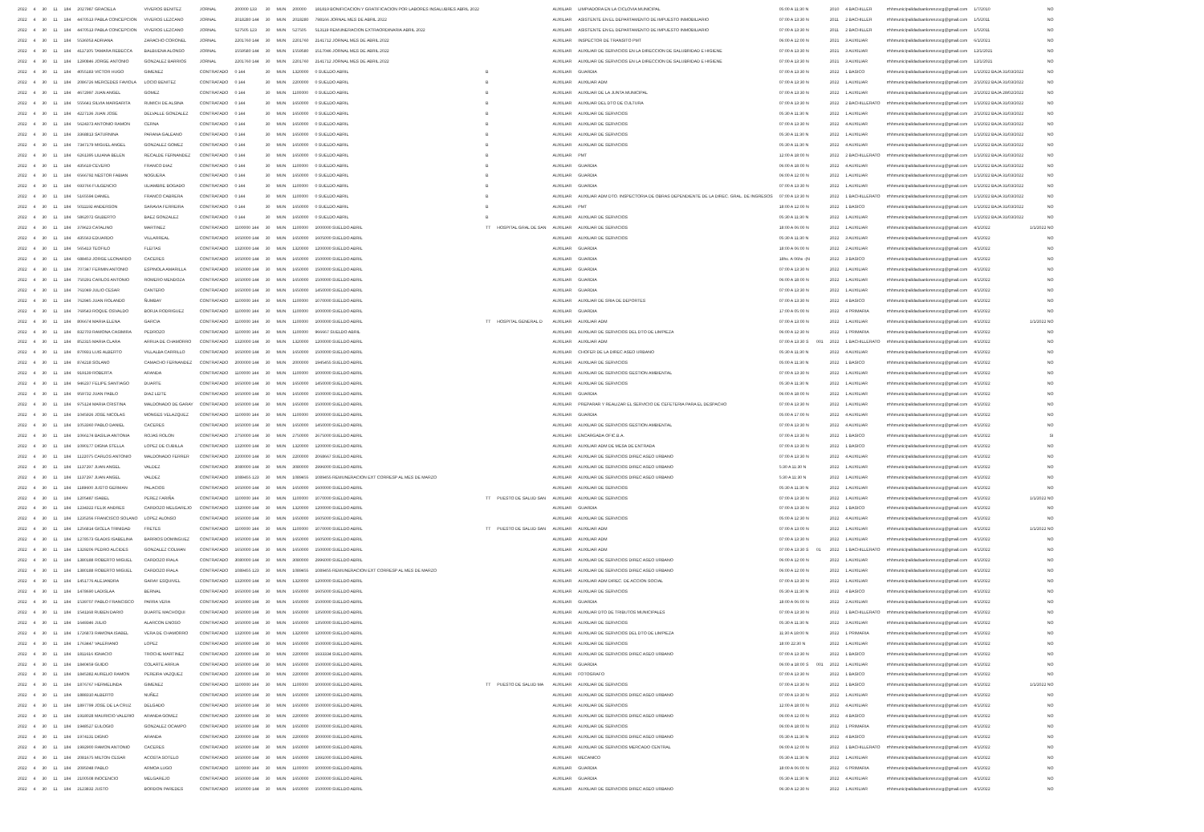| 2022 | 4 | 30 | 11 | 184 | 2027987 GRACIELA | VIVEROS BENITEZ | JORNAL | 200000 133 | 30 | MUN | 200000 | 181819 BONIFICACION Y GRATIFICACION POR LABORES INSALUBRES ABRIL 2022 | | | AUXILIAR | LIMPIADORA EN LA CICLOVIA MUNICIPAL | 05:00 A 11:30 N | | 2010 | 4 BACHILLER | rrhhmunicipalidadsanlorenzocg@gmail.com | 1/7/2010 | NO |
| 2022 | 4 | 30 | 11 | 184 | 4470513 PABLA CONCEPCION | VIVEROS LEZCANO | JORNAL | 2018280 144 | 30 | MUN | 2018280 | 798166 JORNAL MES DE ABRIL 2022 | | | AUXILIAR | ASISTENTE EN EL DEPARTAMENTO DE IMPUESTO INMOBILIARIO | 07:00 A 13:30 N | | 2011 | 2 BACHILLER | rrhhmunicipalidadsanlorenzocg@gmail.com | 1/5/2011 | NO |
| 2022 | 4 | 30 | 11 | 184 | 4470513 PABLA CONCEPCION | VIVEROS LEZCANO | JORNAL | 527505 123 | 30 | MUN | 527505 | 513119 REMUNERACION EXTRAORDINARIA ABRIL 2022 | | | AUXILIAR | ASISTENTE EN EL DEPARTAMENTO DE IMPUESTO INMOBILIARIO | 07:00 A 13:30 N | | 2011 | 2 BACHILLER | rrhhmunicipalidadsanlorenzocg@gmail.com | 1/5/2011 | NO |
| 2022 | 4 | 30 | 11 | 184 | 5536053 ADRIANA | ZARACHO CORONEL | JORNAL | 2201760 144 | 30 | MUN | 2201760 | 2141712 JORNAL MES DE ABRIL 2022 | | | AUXILIAR | INSPECTOR DE TRANSITO PMT | 06:00 A 12:00 N | | 2021 | 3 AUXILIAR | rrhhmunicipalidadsanlorenzocg@gmail.com | 6/1/2021 | NO |
| 2022 | 4 | 30 | 11 | 184 | 4117105 TAMARA REBECCA | BALBUENA ALONSO | JORNAL | 1559580 144 | 30 | MUN | 1559580 | 1517046 JORNAL MES DE ABRIL 2022 | | | AUXILIAR | AUXILIAR DE SERVICIOS EN LA DIRECCION DE SALUBRIDAD E HIGIENE | 07:00 A 13:30 N | | 2021 | 3 AUXILIAR | rrhhmunicipalidadsanlorenzocg@gmail.com | 12/1/2021 | NO |
| 2022 | 4 | 30 | 11 | 184 | 1290846 JORGE ANTONIO | GONZALEZ BARRIOS | JORNAL | 2201760 144 | 30 | MUN | 2201760 | 2141712 JORNAL MES DE ABRIL 2022 | | | AUXILIAR | AUXILIAR DE SERVICIOS EN LA DIRECCION DE SALUBRIDAD E HIGIENE | 07:00 A 13:30 N | | 2021 | 3 AUXILIAR | rrhhmunicipalidadsanlorenzocg@gmail.com | 12/1/2021 | NO |
| 2022 | 4 | 30 | 11 | 184 | 4055183 VICTOR HUGO | GIMENEZ | CONTRATADO | 0 144 | 30 | MUN | 1320000 | 0 SUELDO ABRIL | B | | AUXILIAR | GUARDIA | 07:00 A 13:30 N | | 2022 | 1 BASICO | rrhhmunicipalidadsanlorenzocg@gmail.com | 1/1/2022 BAJA 31/03/2022 | NO |
| 2022 | 4 | 30 | 11 | 184 | 2086726 MERCEDES FAVIOLA | LOCIO BENITEZ | CONTRATADO | 0 144 | 30 | MUN | 2200000 | 0 SUELDO ABRIL | B | | AUXILIAR | AUXILIAR ADM | 07:00 A 13:30 N | | 2022 | 1 AUXILIAR | rrhhmunicipalidadsanlorenzocg@gmail.com | 2/1/2022 BAJA 31/03/2022 | NO |
| 2022 | 4 | 30 | 11 | 184 | 4672997 JUAN ANGEL | GOMEZ | CONTRATADO | 0 144 | 30 | MUN | 1100000 | 0 SUELDO ABRIL | B | | AUXILIAR | AUXILIAR DE LA JUNTA MUNICIPAL | 07:00 A 13:30 N | | 2022 | 1 AUXILIAR | rrhhmunicipalidadsanlorenzocg@gmail.com | 2/1/2022 BAJA 28/02/2022 | NO |
| 2022 | 4 | 30 | 11 | 184 | 555641 SILVIA MARGARITA | RUMICH DE ALSINA | CONTRATADO | 0 144 | 30 | MUN | 1650000 | 0 SUELDO ABRIL | B | | AUXILIAR | AUXILIAR DEL DTO DE CULTURA | 07:00 A 13:30 N | | 2022 | 2 BACHILLERATO | rrhhmunicipalidadsanlorenzocg@gmail.com | 1/1/2022 BAJA 31/03/2022 | NO |
| 2022 | 4 | 30 | 11 | 184 | 4227136 JUAN JOSE | DELVALLE GONZALEZ | CONTRATADO | 0 144 | 30 | MUN | 1650000 | 0 SUELDO ABRIL | B | | AUXILIAR | AUXILIAR DE SERVICIOS | 05:30 A 11:30 N | | 2022 | 1 AUXILIAR | rrhhmunicipalidadsanlorenzocg@gmail.com | 2/1/2022 BAJA 31/03/2022 | NO |
| 2022 | 4 | 30 | 11 | 184 | 5624373 ANTONIO RAMON | CERNA | CONTRATADO | 0 144 | 30 | MUN | 1650000 | 0 SUELDO ABRIL | B | | AUXILIAR | AUXILIAR DE SERVICIOS | 07:00 A 13:30 N | | 2022 | 4 AUXILIAR | rrhhmunicipalidadsanlorenzocg@gmail.com | 1/1/2022 BAJA 31/03/2022 | NO |
| 2022 | 4 | 30 | 11 | 184 | 3368813 SATURNINA | PARANA GALEANO | CONTRATADO | 0 144 | 30 | MUN | 1650000 | 0 SUELDO ABRIL | B | | AUXILIAR | AUXILIAR DE SERVICIOS | 05:30 A 11:30 N | | 2022 | 1 AUXILIAR | rrhhmunicipalidadsanlorenzocg@gmail.com | 1/1/2022 BAJA 31/03/2022 | NO |
| 2022 | 4 | 30 | 11 | 184 | 7347179 MIGUEL ANGEL | GONZALEZ GOMEZ | CONTRATADO | 0 144 | 30 | MUN | 1650000 | 0 SUELDO ABRIL | B | | AUXILIAR | AUXILIAR DE SERVICIOS | 05:30 A 11:30 N | | 2022 | 4 AUXILIAR | rrhhmunicipalidadsanlorenzocg@gmail.com | 1/1/2022 BAJA 31/03/2022 | NO |
| 2022 | 4 | 30 | 11 | 184 | 6261395 LILIANA BELEN | RECALDE FERNANDEZ | CONTRATADO | 0 144 | 30 | MUN | 1650000 | 0 SUELDO ABRIL | B | | AUXILIAR | PMT | 12:00 A 18:00 N | | 2022 | 2 BACHILLERATO | rrhhmunicipalidadsanlorenzocg@gmail.com | 1/1/2022 BAJA 31/03/2022 | NO |
| 2022 | 4 | 30 | 11 | 184 | 435619 CEVERO | FRANCO DIAZ | CONTRATADO | 0 144 | 30 | MUN | 1100000 | 0 SUELDO ABRIL | B | | AUXILIAR | GUARDIA | 06:00 A 18:00 N | | 2022 | 4 AUXILIAR | rrhhmunicipalidadsanlorenzocg@gmail.com | 1/1/2022 BAJA 31/03/2022 | NO |
| 2022 | 4 | 30 | 11 | 184 | 6566792 NESTOR FABIAN | NOGUERA | CONTRATADO | 0 144 | 30 | MUN | 1650000 | 0 SUELDO ABRIL | B | | AUXILIAR | GUARDIA | 06:00 A 12:00 N | | 2022 | 1 AUXILIAR | rrhhmunicipalidadsanlorenzocg@gmail.com | 1/1/2022 BAJA 31/03/2022 | NO |
| 2022 | 4 | 30 | 11 | 184 | 693766 FULGENCIO | ULIAMBRE BOGADO | CONTRATADO | 0 144 | 30 | MUN | 1100000 | 0 SUELDO ABRIL | B | | AUXILIAR | GUARDIA | 07:00 A 13:30 N | | 2022 | 1 AUXILIAR | rrhhmunicipalidadsanlorenzocg@gmail.com | 1/1/2022 BAJA 31/03/2022 | NO |
| 2022 | 4 | 30 | 11 | 184 | 5165594 DANIEL | FRANCO CABRERA | CONTRATADO | 0 144 | 30 | MUN | 1100000 | 0 SUELDO ABRIL | B | | AUXILIAR | AUXILIAR ADM DTO. INSPECTORIA DE OBRAS DEPENDIENTE DE LA DIREC. GRAL. DE INGRESOS | 07:00 A 13:30 N | | 2022 | 1 BACHILLERATO | rrhhmunicipalidadsanlorenzocg@gmail.com | 1/1/2022 BAJA 31/03/2022 | NO |
| 2022 | 4 | 30 | 11 | 184 | 5011192 ANDERSON | SARAVIA FERREIRA | CONTRATADO | 0 144 | 30 | MUN | 1650000 | 0 SUELDO ABRIL | B | | AUXILIAR | PMT | 18:00 A 12:00 N | | 2022 | 1 BASICO | rrhhmunicipalidadsanlorenzocg@gmail.com | 1/1/2022 BAJA 31/03/2022 | NO |
| 2022 | 4 | 30 | 11 | 184 | 5862072 GILBERTO | BAEZ GONZALEZ | CONTRATADO | 0 144 | 30 | MUN | 1650000 | 0 SUELDO ABRIL | B | | AUXILIAR | AUXILIAR DE SERVICIOS | 05:30 A 11:30 N | | 2022 | 1 AUXILIAR | rrhhmunicipalidadsanlorenzocg@gmail.com | 1/1/2022 BAJA 31/03/2022 | NO |
| 2022 | 4 | 30 | 11 | 184 | 379623 CATALINO | MARTINEZ | CONTRATADO | 1100000 144 | 30 | MUN | 1100000 | 1000000 SUELDO ABRIL | TT | HOSPITAL GRAL DE SAN | AUXILIAR | AUXILIAR DE SERVICIOS | 18:00 A 06:00 N | | 2022 | 1 AUXILIAR | rrhhmunicipalidadsanlorenzocg@gmail.com | 4/1/2022 | 1/1/2022 NO |
| 2022 | 4 | 30 | 11 | 184 | 435563 EDUARDO | VILLARREAL | CONTRATADO | 1650000 144 | 30 | MUN | 1650000 | 1605000 SUELDO ABRIL | | | AUXILIAR | AUXILIAR DE SERVICIOS | 05:30 A 11:30 N | | 2022 | 3 AUXILIAR | rrhhmunicipalidadsanlorenzocg@gmail.com | 4/1/2022 | NO |
| 2022 | 4 | 30 | 11 | 184 | 565413 TEOFILO | FLEITAS | CONTRATADO | 1320000 144 | 30 | MUN | 1320000 | 1200000 SUELDO ABRIL | | | AUXILIAR | GUARDIA | 18:00 A 06:00 N | | 2022 | 2 AUXILIAR | rrhhmunicipalidadsanlorenzocg@gmail.com | 4/1/2022 | NO |
| 2022 | 4 | 30 | 11 | 184 | 688453 JORGE LEONARDO | CACERES | CONTRATADO | 1650000 144 | 30 | MUN | 1650000 | 1500000 SUELDO ABRIL | | | AUXILIAR | GUARDIA | 18hs. A 06hs -(N | | 2022 | 3 BASICO | rrhhmunicipalidadsanlorenzocg@gmail.com | 4/1/2022 | NO |
| 2022 | 4 | 30 | 11 | 184 | 707347 FERMIN ANTONIO | ESPINOLA AMARILLA | CONTRATADO | 1650000 144 | 30 | MUN | 1650000 | 1500000 SUELDO ABRIL | | | AUXILIAR | GUARDIA | 07:00 A 13:30 N | | 2022 | 1 AUXILIAR | rrhhmunicipalidadsanlorenzocg@gmail.com | 4/1/2022 | NO |
| 2022 | 4 | 30 | 11 | 184 | 750291 CARLOS ANTONIO | ROMERO MENDOZA | CONTRATADO | 1650000 144 | 30 | MUN | 1650000 | 1500000 SUELDO ABRIL | | | AUXILIAR | GUARDIA | 06:00 A 18:00 N | | 2022 | 1 AUXILIAR | rrhhmunicipalidadsanlorenzocg@gmail.com | 4/1/2022 | NO |
| 2022 | 4 | 30 | 11 | 184 | 761049 JULIO CESAR | CANTERO | CONTRATADO | 1650000 144 | 30 | MUN | 1650000 | 1450000 SUELDO ABRIL | | | AUXILIAR | GUARDIA | 07:00 A 13:30 N | | 2022 | 1 AUXILIAR | rrhhmunicipalidadsanlorenzocg@gmail.com | 4/1/2022 | NO |
| 2022 | 4 | 30 | 11 | 184 | 762945 JUAN ROLANDO | ÑUMBAY | CONTRATADO | 1100000 144 | 30 | MUN | 1100000 | 1070000 SUELDO ABRIL | | | AUXILIAR | AUXILIAR DE SRIA DE DEPORTES | 07:00 A 13:30 N | | 2022 | 4 BASICO | rrhhmunicipalidadsanlorenzocg@gmail.com | 4/1/2022 | NO |
| 2022 | 4 | 30 | 11 | 184 | 769543 ROQUE OSVALDO | BORJA RODRIGUEZ | CONTRATADO | 1100000 144 | 30 | MUN | 1100000 | 1000000 SUELDO ABRIL | | | AUXILIAR | GUARDIA | 17:00 A 05:00 N | | 2022 | 4 PRIMARIA | rrhhmunicipalidadsanlorenzocg@gmail.com | 4/1/2022 | NO |
| 2022 | 4 | 30 | 11 | 184 | 806674 MARIA ELENA | GARCIA | CONTRATADO | 1100000 144 | 30 | MUN | 1100000 | 1000000 SUELDO ABRIL | TT | HOSPITAL GENERAL D | AUXILIAR | AUXILIAR ADM | 07:00 A 13:00 N | | 2022 | 1 AUXILIAR | rrhhmunicipalidadsanlorenzocg@gmail.com | 4/1/2022 | 1/1/2022 NO |
| 2022 | 4 | 30 | 11 | 184 | 832703 RAMONA CASIMIRA | PEDROZO | CONTRATADO | 1100000 144 | 30 | MUN | 1100000 | 966667 SUELDO ABRIL | | | AUXILIAR | AUXILIAR DE SERVICIOS DEL DTO DE LIMPIEZA | 06:00 A 12:30 N | | 2022 | 1 PRIMARIA | rrhhmunicipalidadsanlorenzocg@gmail.com | 4/1/2022 | NO |
| 2022 | 4 | 30 | 11 | 184 | 852315 MARIA CLARA | ARRUA DE CHAMORRO | CONTRATADO | 1320000 144 | 30 | MUN | 1320000 | 1200000 SUELDO ABRIL | | | AUXILIAR | AUXILIAR ADM | 07:00 A 13:30 S | 001 | 2022 | 1 BACHILLERATO | rrhhmunicipalidadsanlorenzocg@gmail.com | 4/1/2022 | NO |
| 2022 | 4 | 30 | 11 | 184 | 870931 LUIS ALBERTO | VILLALBA CARRILLO | CONTRATADO | 1650000 144 | 30 | MUN | 1650000 | 1500000 SUELDO ABRIL | | | AUXILIAR | CHOFER DE LA DIREC ASEO URBANO | 05:30 A 11:30 N | | 2022 | 4 AUXILIAR | rrhhmunicipalidadsanlorenzocg@gmail.com | 4/1/2022 | NO |
| 2022 | 4 | 30 | 11 | 184 | 874218 SOLANO | CAMACHO FERNANDEZ | CONTRATADO | 2000000 144 | 30 | MUN | 2000000 | 1945455 SUELDO ABRIL | | | AUXILIAR | AUXILIAR DE SERVICIOS | 05:00 A 11:30 N | | 2022 | 1 BASICO | rrhhmunicipalidadsanlorenzocg@gmail.com | 4/1/2022 | NO |
| 2022 | 4 | 30 | 11 | 184 | 919139 ROBERTA | ARANDA | CONTRATADO | 1100000 144 | 30 | MUN | 1100000 | 1000000 SUELDO ABRIL | | | AUXILIAR | AUXILIAR DE SERVICIOS GESTION AMBIENTAL | 07:00 A 13:30 N | | 2022 | 1 AUXILIAR | rrhhmunicipalidadsanlorenzocg@gmail.com | 4/1/2022 | NO |
| 2022 | 4 | 30 | 11 | 184 | 946237 FELIPE SANTIAGO | DUARTE | CONTRATADO | 1650000 144 | 30 | MUN | 1650000 | 1450000 SUELDO ABRIL | | | AUXILIAR | AUXILIAR DE SERVICIOS | 05:30 A 11:30 N | | 2022 | 1 AUXILIAR | rrhhmunicipalidadsanlorenzocg@gmail.com | 4/1/2022 | NO |
| 2022 | 4 | 30 | 11 | 184 | 959732 JUAN PABLO | DIAZ LEITE | CONTRATADO | 1650000 144 | 30 | MUN | 1650000 | 1500000 SUELDO ABRIL | | | AUXILIAR | GUARDIA | 06:00 A 18:00 N | | 2022 | 1 AUXILIAR | rrhhmunicipalidadsanlorenzocg@gmail.com | 4/1/2022 | NO |
| 2022 | 4 | 30 | 11 | 184 | 975124 MARIA CRISTINA | MALDONADO DE GARAY | CONTRATADO | 1650000 144 | 30 | MUN | 1650000 | 1500000 SUELDO ABRIL | | | AUXILIAR | PREPARAR Y REALIZAR EL SERVICIO DE CEFETERIA PARA EL DESPACHO | 07:00 A 13:30 N | | 2022 | 1 AUXILIAR | rrhhmunicipalidadsanlorenzocg@gmail.com | 4/1/2022 | NO |
| 2022 | 4 | 30 | 11 | 184 | 1045926 JOSE NICOLAS | MONGES VELAZQUEZ | CONTRATADO | 1100000 144 | 30 | MUN | 1100000 | 1000000 SUELDO ABRIL | | | AUXILIAR | GUARDIA | 05:00 A 17:00 N | | 2022 | 4 AUXILIAR | rrhhmunicipalidadsanlorenzocg@gmail.com | 4/1/2022 | NO |
| 2022 | 4 | 30 | 11 | 184 | 1053360 PABLO DANIEL | CACERES | CONTRATADO | 1650000 144 | 30 | MUN | 1650000 | 1450000 SUELDO ABRIL | | | AUXILIAR | AUXILIAR DE SERVICIOS GESTION AMBIENTAL | 07:00 A 13:30 N | | 2022 | 4 AUXILIAR | rrhhmunicipalidadsanlorenzocg@gmail.com | 4/1/2022 | NO |
| 2022 | 4 | 30 | 11 | 184 | 1066174 BASILIA ANTONIA | ROJAS ROLON | CONTRATADO | 2750000 144 | 30 | MUN | 2750000 | 2675000 SUELDO ABRIL | | | AUXILIAR | ENCARGADA OFIC.B.A. | 07:00 A 13:30 N | | 2022 | 1 BASICO | rrhhmunicipalidadsanlorenzocg@gmail.com | 4/1/2022 | SI |
| 2022 | 4 | 30 | 11 | 184 | 1090177 DIGNA STELLA | LOPEZ DE CUBILLA | CONTRATADO | 1320000 144 | 30 | MUN | 1320000 | 1200000 SUELDO ABRIL | | | AUXILIAR | AUXILIAR ADM DE MESA DE ENTRADA | 07:00 A 13:30 N | | 2022 | 1 BASICO | rrhhmunicipalidadsanlorenzocg@gmail.com | 4/1/2022 | NO |
| 2022 | 4 | 30 | 11 | 184 | 1122075 CARLOS ANTONIO | MALDONADO FERRER | CONTRATADO | 2200000 144 | 30 | MUN | 2200000 | 2068667 SUELDO ABRIL | | | AUXILIAR | AUXILIAR DE SERVICIOS DIREC ASEO URBANO | 07:00 A 13:30 N | | 2022 | 4 AUXILIAR | rrhhmunicipalidadsanlorenzocg@gmail.com | 4/1/2022 | NO |
| 2022 | 4 | 30 | 11 | 184 | 1137297 JUAN ANGEL | VALDEZ | CONTRATADO | 3080000 144 | 30 | MUN | 3080000 | 2996000 SUELDO ABRIL | | | AUXILIAR | AUXILIAR DE SERVICIOS DIREC ASEO URBANO | 5:30 A 11:30 N | | 2022 | 1 AUXILIAR | rrhhmunicipalidadsanlorenzocg@gmail.com | 4/1/2022 | NO |
| 2022 | 4 | 30 | 11 | 184 | 1137297 JUAN ANGEL | VALDEZ | CONTRATADO | 1089455 123 | 30 | MUN | 1089455 | 1089455 REMUNERACION EXT CORRESP AL MES DE MARZO | | | AUXILIAR | AUXILIAR DE SERVICIOS DIREC ASEO URBANO | 5:30 A 11:30 N | | 2022 | 1 AUXILIAR | rrhhmunicipalidadsanlorenzocg@gmail.com | 4/1/2022 | NO |
| 2022 | 4 | 30 | 11 | 184 | 1189600 JUSTO GERMAN | PALACIOS | CONTRATADO | 1650000 144 | 30 | MUN | 1650000 | 1600000 SUELDO ABRIL | | | AUXILIAR | AUXILIAR DE SERVICIOS | 05:30 A 11:30 N | | 2022 | 1 AUXILIAR | rrhhmunicipalidadsanlorenzocg@gmail.com | 4/1/2022 | NO |
| 2022 | 4 | 30 | 11 | 184 | 1205487 ISABEL | PEREZ FARIÑA | CONTRATADO | 1100000 144 | 30 | MUN | 1100000 | 1070000 SUELDO ABRIL | TT | PUESTO DE SALUD SAN | AUXILIAR | AUXILIAR DE SERVICIOS | 07:00 A 13:30 N | | 2022 | 1 AUXILIAR | rrhhmunicipalidadsanlorenzocg@gmail.com | 4/1/2022 | 1/1/2022 NO |
| 2022 | 4 | 30 | 11 | 184 | 1234322 FELIX ANDRES | CARDOZO MELGAREJO | CONTRATADO | 1320000 144 | 30 | MUN | 1320000 | 1200000 SUELDO ABRIL | | | AUXILIAR | GUARDIA | 07:00 A 13:30 N | | 2022 | 1 BASICO | rrhhmunicipalidadsanlorenzocg@gmail.com | 4/1/2022 | NO |
| 2022 | 4 | 30 | 11 | 184 | 1235356 FRANCISCO SOLANO | LOPEZ ALONSO | CONTRATADO | 1650000 144 | 30 | MUN | 1650000 | 1605000 SUELDO ABRIL | | | AUXILIAR | AUXILIAR DE SERVICIOS | 05:00 A 12:30 N | | 2022 | 4 AUXILIAR | rrhhmunicipalidadsanlorenzocg@gmail.com | 4/1/2022 | NO |
| 2022 | 4 | 30 | 11 | 184 | 1256814 GICELA TRINIDAD | FRETES | CONTRATADO | 1100000 144 | 30 | MUN | 1100000 | 1070000 SUELDO ABRIL | TT | PUESTO DE SALUD SAN | AUXILIAR | AUXILIAR ADM | 07:00 A 13:00 N | | 2022 | 1 AUXILIAR | rrhhmunicipalidadsanlorenzocg@gmail.com | 4/1/2022 | 1/1/2022 NO |
| 2022 | 4 | 30 | 11 | 184 | 1278573 GLADIS ISABELINA | BARRIOS DOMINGUEZ | CONTRATADO | 1650000 144 | 30 | MUN | 1650000 | 1605000 SUELDO ABRIL | | | AUXILIAR | AUXILIAR ADM | 07:00 A 13:30 N | | 2022 | 1 AUXILIAR | rrhhmunicipalidadsanlorenzocg@gmail.com | 4/1/2022 | NO |
| 2022 | 4 | 30 | 11 | 184 | 1329206 PEDRO ALCIDES | GONZALEZ COLMAN | CONTRATADO | 1650000 144 | 30 | MUN | 1650000 | 1500000 SUELDO ABRIL | | | AUXILIAR | AUXILIAR ADM | 07:00 A 13:30 S | 01 | 2022 | 1 BACHILLERATO | rrhhmunicipalidadsanlorenzocg@gmail.com | 4/1/2022 | NO |
| 2022 | 4 | 30 | 11 | 184 | 1380188 ROBERTO MIGUEL | CARDOZO IRALA | CONTRATADO | 3080000 144 | 30 | MUN | 3080000 | 2996000 SUELDO ABRIL | | | AUXILIAR | AUXILIAR DE SERVICIOS DIREC ASEO URBANO | 06:00 A 12:00 N | | 2022 | 1 AUXILIAR | rrhhmunicipalidadsanlorenzocg@gmail.com | 4/1/2022 | NO |
| 2022 | 4 | 30 | 11 | 184 | 1380188 ROBERTO MIGUEL | CARDOZO IRALA | CONTRATADO | 1089455 123 | 30 | MUN | 1089455 | 1089455 REMUNERACION EXT CORRESP AL MES DE MARZO | | | AUXILIAR | AUXILIAR DE SERVICIOS DIREC ASEO URBANO | 06:00 A 12:00 N | | 2022 | 1 AUXILIAR | rrhhmunicipalidadsanlorenzocg@gmail.com | 4/1/2022 | NO |
| 2022 | 4 | 30 | 11 | 184 | 1451776 ALEJANDRA | GARAY ESQUIVEL | CONTRATADO | 1320000 144 | 30 | MUN | 1320000 | 1200000 SUELDO ABRIL | | | AUXILIAR | AUXILIAR ADM DIREC. DE ACCION SOCIAL | 07:00 A 13:30 N | | 2022 | 1 AUXILIAR | rrhhmunicipalidadsanlorenzocg@gmail.com | 4/1/2022 | NO |
| 2022 | 4 | 30 | 11 | 184 | 1478690 LADISLAA | BERNAL | CONTRATADO | 1650000 144 | 30 | MUN | 1650000 | 1605000 SUELDO ABRIL | | | AUXILIAR | AUXILIAR DE SERVICIOS | 05:30 A 11:30 N | | 2022 | 4 BASICO | rrhhmunicipalidadsanlorenzocg@gmail.com | 4/1/2022 | NO |
| 2022 | 4 | 30 | 11 | 184 | 1539707 PABLO FRANCISCO | PARRA VERA | CONTRATADO | 1650000 144 | 30 | MUN | 1650000 | 1500000 SUELDO ABRIL | | | AUXILIAR | GUARDIA | 18:00 A 06:00 N | | 2022 | 2 AUXILIAR | rrhhmunicipalidadsanlorenzocg@gmail.com | 4/1/2022 | NO |
| 2022 | 4 | 30 | 11 | 184 | 1541168 RUBEN DARIO | DUARTE MACHOQUI | CONTRATADO | 1650000 144 | 30 | MUN | 1650000 | 1350000 SUELDO ABRIL | | | AUXILIAR | AUXILIAR DTO DE TRIBUTOS MUNICIPALES | 07:00 A 13:30 N | | 2022 | 1 BACHILLERATO | rrhhmunicipalidadsanlorenzocg@gmail.com | 4/1/2022 | NO |
| 2022 | 4 | 30 | 11 | 184 | 1649346 JULIO | ALARCON ENOSO | CONTRATADO | 1650000 144 | 30 | MUN | 1650000 | 1350000 SUELDO ABRIL | | | AUXILIAR | AUXILIAR DE SERVICIOS | 05:30 A 11:30 N | | 2022 | 3 AUXILIAR | rrhhmunicipalidadsanlorenzocg@gmail.com | 4/1/2022 | NO |
| 2022 | 4 | 30 | 11 | 184 | 1726873 RAMONA ISABEL | VERA DE CHAMORRO | CONTRATADO | 1320000 144 | 30 | MUN | 1320000 | 1200000 SUELDO ABRIL | | | AUXILIAR | AUXILIAR DE SERVICIOS DEL DTO DE LIMPIEZA | 11:30 A 18:00 N | | 2022 | 1 PRIMARIA | rrhhmunicipalidadsanlorenzocg@gmail.com | 4/1/2022 | NO |
| 2022 | 4 | 30 | 11 | 184 | 1763447 VALERIANO | LOPEZ | CONTRATADO | 1650000 144 | 30 | MUN | 1650000 | 1500000 SUELDO ABRIL | | | AUXILIAR | AUXILIAR DE SERVICIOS | 18:00 22:30 N | | 2022 | 1 AUXILIAR | rrhhmunicipalidadsanlorenzocg@gmail.com | 4/1/2022 | NO |
| 2022 | 4 | 30 | 11 | 184 | 1811616 IGNACIO | TROCHE MARTINEZ | CONTRATADO | 2200000 144 | 30 | MUN | 2200000 | 1933334 SUELDO ABRIL | | | AUXILIAR | AUXILIAR DE SERVICIOS DIREC ASEO URBANO | 07:00 A 13:30 N | | 2022 | 1 BASICO | rrhhmunicipalidadsanlorenzocg@gmail.com | 4/1/2022 | NO |
| 2022 | 4 | 30 | 11 | 184 | 1840459 GUIDO | COLARTE ARRUA | CONTRATADO | 1650000 144 | 30 | MUN | 1650000 | 1500000 SUELDO ABRIL | | | AUXILIAR | GUARDIA | 06:00 a 18:00 S | 001 | 2022 | 1 AUXILIAR | rrhhmunicipalidadsanlorenzocg@gmail.com | 4/1/2022 | NO |
| 2022 | 4 | 30 | 11 | 184 | 1845382 AURELIO RAMON | PEREIRA VAZQUEZ | CONTRATADO | 2200000 144 | 30 | MUN | 2200000 | 2000000 SUELDO ABRIL | | | AUXILIAR | FOTOGRAFO | 07:00 A 13:30 N | | 2022 | 1 BASICO | rrhhmunicipalidadsanlorenzocg@gmail.com | 4/1/2022 | NO |
| 2022 | 4 | 30 | 11 | 184 | 1876767 HERMELINDA | GIMENEZ | CONTRATADO | 1100000 144 | 30 | MUN | 1100000 | 1000000 SUELDO ABRIL | TT | PUESTO DE SALUD MA | AUXILIAR | AUXILIAR DE SERVICIOS | 07:00 A 13:30 N | | 2022 | 1 BASICO | rrhhmunicipalidadsanlorenzocg@gmail.com | 4/1/2022 | 1/1/2022 NO |
| 2022 | 4 | 30 | 11 | 184 | 1888310 ALBERTO | NUÑEZ | CONTRATADO | 1650000 144 | 30 | MUN | 1650000 | 1300000 SUELDO ABRIL | | | AUXILIAR | AUXILIAR DE SERVICIOS DIREC ASEO URBANO | 07:00 A 13:30 N | | 2022 | 1 AUXILIAR | rrhhmunicipalidadsanlorenzocg@gmail.com | 4/1/2022 | NO |
| 2022 | 4 | 30 | 11 | 184 | 1897799 JOSE DE LA CRUZ | DELGADO | CONTRATADO | 1650000 144 | 30 | MUN | 1650000 | 1500000 SUELDO ABRIL | | | AUXILIAR | AUXILIAR DE SERVICIOS | 12:00 A 18:00 N | | 2022 | 4 AUXILIAR | rrhhmunicipalidadsanlorenzocg@gmail.com | 4/1/2022 | NO |
| 2022 | 4 | 30 | 11 | 184 | 1918028 MAURICIO VALERIO | ARANDA GOMEZ | CONTRATADO | 2200000 144 | 30 | MUN | 2200000 | 2000000 SUELDO ABRIL | | | AUXILIAR | AUXILIAR DE SERVICIOS DIREC ASEO URBANO | 06:00 A 12:00 N | | 2022 | 4 BASICO | rrhhmunicipalidadsanlorenzocg@gmail.com | 4/1/2022 | NO |
| 2022 | 4 | 30 | 11 | 184 | 1948527 EULOGIO | GONZALEZ OCAMPO | CONTRATADO | 1650000 144 | 30 | MUN | 1650000 | 1500000 SUELDO ABRIL | | | AUXILIAR | AUXILIAR DE SERVICIOS | 06:00 A 18:00 N | | 2022 | 1 PRIMARIA | rrhhmunicipalidadsanlorenzocg@gmail.com | 4/1/2022 | NO |
| 2022 | 4 | 30 | 11 | 184 | 1974131 DIGNO | ARANDA | CONTRATADO | 2200000 144 | 30 | MUN | 2200000 | 2000000 SUELDO ABRIL | | | AUXILIAR | AUXILIAR DE SERVICIOS DIREC ASEO URBANO | 05:30 A 11:30 N | | 2022 | 4 BASICO | rrhhmunicipalidadsanlorenzocg@gmail.com | 4/1/2022 | NO |
| 2022 | 4 | 30 | 11 | 184 | 1992900 RAMON ANTONIO | CACERES | CONTRATADO | 1650000 144 | 30 | MUN | 1650000 | 1400000 SUELDO ABRIL | | | AUXILIAR | AUXILIAR DE SERVICIOS MERCADO CENTRAL | 06:00 A 12:00 N | | 2022 | 1 BACHILLERATO | rrhhmunicipalidadsanlorenzocg@gmail.com | 4/1/2022 | NO |
| 2022 | 4 | 30 | 11 | 184 | 2081675 MILTON CESAR | ACOSTA SOTELO | CONTRATADO | 1650000 144 | 30 | MUN | 1650000 | 1391000 SUELDO ABRIL | | | AUXILIAR | MECANICO | 05:30 A 11:30 N | | 2022 | 1 AUXILIAR | rrhhmunicipalidadsanlorenzocg@gmail.com | 4/1/2022 | NO |
| 2022 | 4 | 30 | 11 | 184 | 2095048 PABLO | ARMOA LUGO | CONTRATADO | 1100000 144 | 30 | MUN | 1100000 | 1000000 SUELDO ABRIL | | | AUXILIAR | GUARDIA | 18:00 A 06:00 N | | 2022 | 6 PRIMARIA | rrhhmunicipalidadsanlorenzocg@gmail.com | 4/1/2022 | NO |
| 2022 | 4 | 30 | 11 | 184 | 2100508 INOCENCIO | MELGAREJO | CONTRATADO | 1650000 144 | 30 | MUN | 1650000 | 1500000 SUELDO ABRIL | | | AUXILIAR | GUARDIA | 05:30 A 11:30 N | | 2022 | 4 AUXILIAR | rrhhmunicipalidadsanlorenzocg@gmail.com | 4/1/2022 | NO |
| 2022 | 4 | 30 | 11 | 184 | 2123832 JUSTO | BORDON PAREDES | CONTRATADO | 1650000 144 | 30 | MUN | 1650000 | 1500000 SUELDO ABRIL | | | AUXILIAR | AUXILIAR DE SERVICIOS DIREC ASEO URBANO | 06:30 A 12:30 N | | 2022 | 1 AUXILIAR | rrhhmunicipalidadsanlorenzocg@gmail.com | 4/1/2022 | NO |